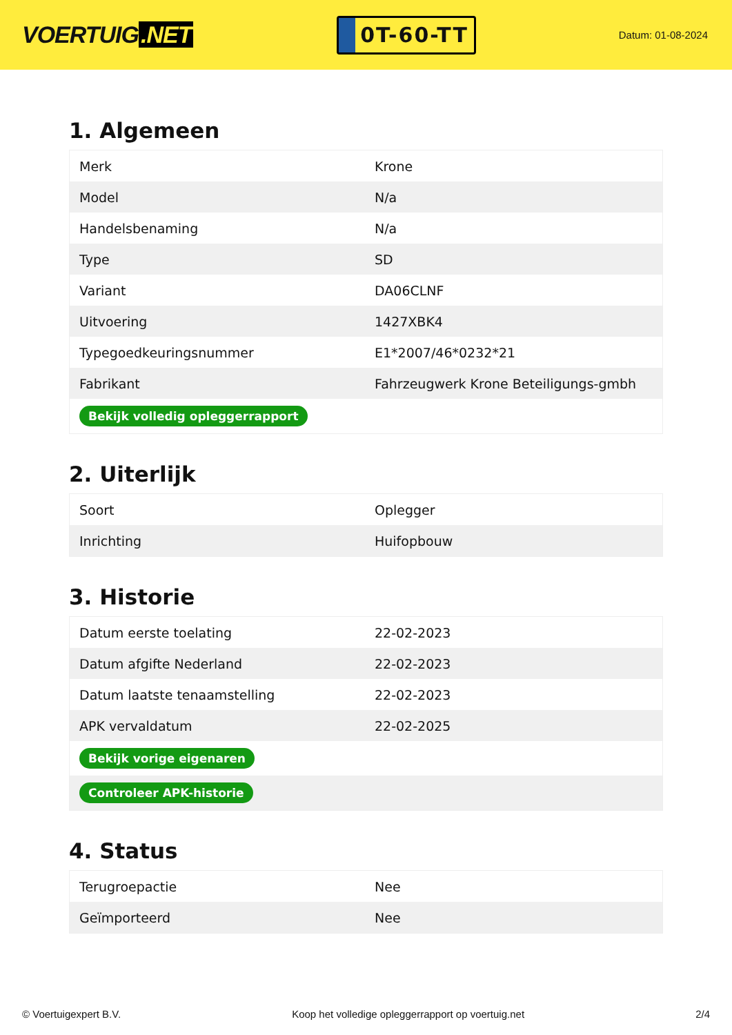VOERTUIG.NET
0T-60-TT
Datum: 01-08-2024
1. Algemeen
| Merk | Krone |
| Model | N/a |
| Handelsbenaming | N/a |
| Type | SD |
| Variant | DA06CLNF |
| Uitvoering | 1427XBK4 |
| Typegoedkeuringsnummer | E1*2007/46*0232*21 |
| Fabrikant | Fahrzeugwerk Krone Beteiligungs-gmbh |
| Bekijk volledig opleggerrapport | |
2. Uiterlijk
| Soort | Oplegger |
| Inrichting | Huifopbouw |
3. Historie
| Datum eerste toelating | 22-02-2023 |
| Datum afgifte Nederland | 22-02-2023 |
| Datum laatste tenaamstelling | 22-02-2023 |
| APK vervaldatum | 22-02-2025 |
| Bekijk vorige eigenaren | |
| Controleer APK-historie | |
4. Status
| Terugroepactie | Nee |
| Geïmporteerd | Nee |
© Voertuigexpert B.V. Koop het volledige opleggerrapport op voertuig.net 2/4